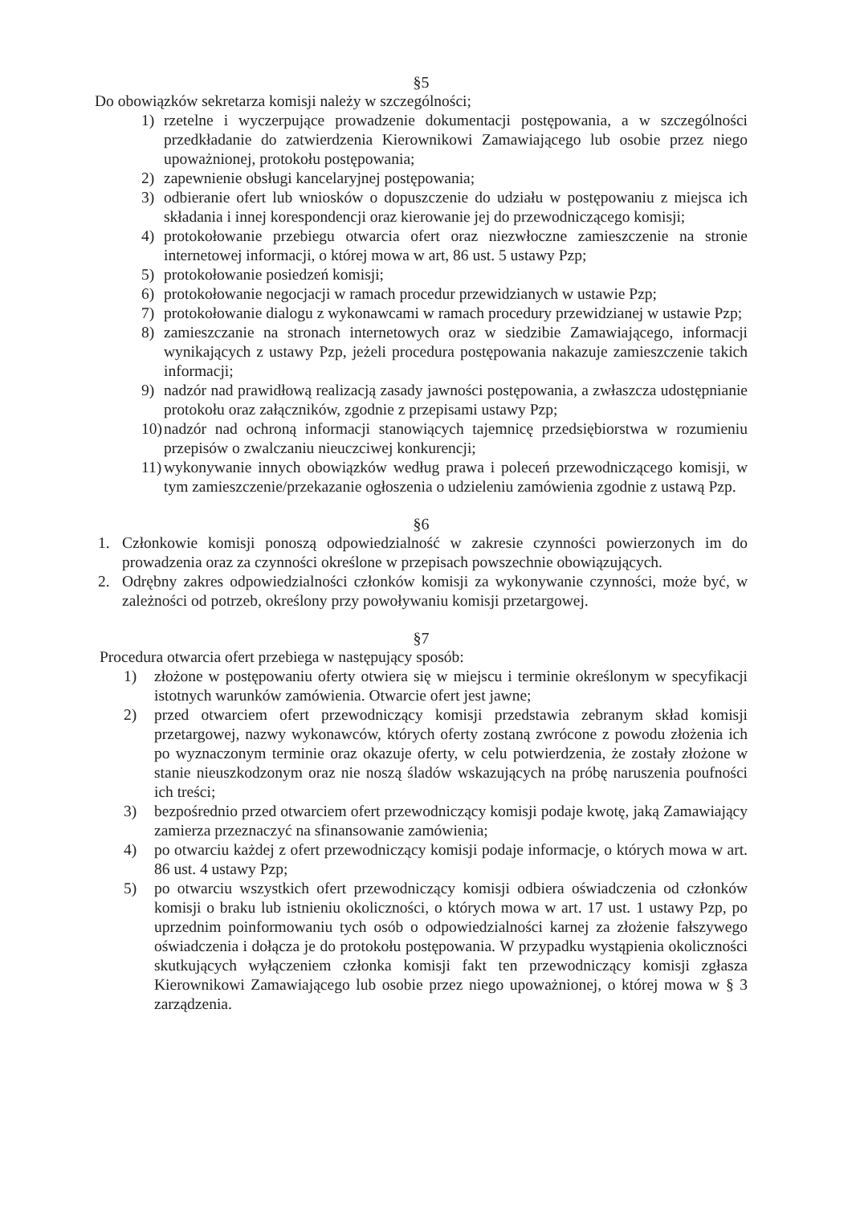§5
Do obowiązków sekretarza komisji należy w szczególności;
1) rzetelne i wyczerpujące prowadzenie dokumentacji postępowania, a w szczególności przedkładanie do zatwierdzenia Kierownikowi Zamawiającego lub osobie przez niego upoważnionej, protokołu postępowania;
2) zapewnienie obsługi kancelaryjnej postępowania;
3) odbieranie ofert lub wniosków o dopuszczenie do udziału w postępowaniu z miejsca ich składania i innej korespondencji oraz kierowanie jej do przewodniczącego komisji;
4) protokołowanie przebiegu otwarcia ofert oraz niezwłoczne zamieszczenie na stronie internetowej informacji, o której mowa w art, 86 ust. 5 ustawy Pzp;
5) protokołowanie posiedzeń komisji;
6) protokołowanie negocjacji w ramach procedur przewidzianych w ustawie Pzp;
7) protokołowanie dialogu z wykonawcami w ramach procedury przewidzianej w ustawie Pzp;
8) zamieszczanie na stronach internetowych oraz w siedzibie Zamawiającego, informacji wynikających z ustawy Pzp, jeżeli procedura postępowania nakazuje zamieszczenie takich informacji;
9) nadzór nad prawidłową realizacją zasady jawności postępowania, a zwłaszcza udostępnianie protokołu oraz załączników, zgodnie z przepisami ustawy Pzp;
10) nadzór nad ochroną informacji stanowiących tajemnicę przedsiębiorstwa w rozumieniu przepisów o zwalczaniu nieuczciwej konkurencji;
11) wykonywanie innych obowiązków według prawa i poleceń przewodniczącego komisji, w tym zamieszczenie/przekazanie ogłoszenia o udzieleniu zamówienia zgodnie z ustawą Pzp.
§6
1. Członkowie komisji ponoszą odpowiedzialność w zakresie czynności powierzonych im do prowadzenia oraz za czynności określone w przepisach powszechnie obowiązujących.
2. Odrębny zakres odpowiedzialności członków komisji za wykonywanie czynności, może być, w zależności od potrzeb, określony przy powoływaniu komisji przetargowej.
§7
Procedura otwarcia ofert przebiega w następujący sposób:
1) złożone w postępowaniu oferty otwiera się w miejscu i terminie określonym w specyfikacji istotnych warunków zamówienia. Otwarcie ofert jest jawne;
2) przed otwarciem ofert przewodniczący komisji przedstawia zebranym skład komisji przetargowej, nazwy wykonawców, których oferty zostaną zwrócone z powodu złożenia ich po wyznaczonym terminie oraz okazuje oferty, w celu potwierdzenia, że zostały złożone w stanie nieuszkodzonym oraz nie noszą śladów wskazujących na próbę naruszenia poufności ich treści;
3) bezpośrednio przed otwarciem ofert przewodniczący komisji podaje kwotę, jaką Zamawiający zamierza przeznaczyć na sfinansowanie zamówienia;
4) po otwarciu każdej z ofert przewodniczący komisji podaje informacje, o których mowa w art. 86 ust. 4 ustawy Pzp;
5) po otwarciu wszystkich ofert przewodniczący komisji odbiera oświadczenia od członków komisji o braku lub istnieniu okoliczności, o których mowa w art. 17 ust. 1 ustawy Pzp, po uprzednim poinformowaniu tych osób o odpowiedzialności karnej za złożenie fałszywego oświadczenia i dołącza je do protokołu postępowania. W przypadku wystąpienia okoliczności skutkujących wyłączeniem członka komisji fakt ten przewodniczący komisji zgłasza Kierownikowi Zamawiającego lub osobie przez niego upoważnionej, o której mowa w § 3 zarządzenia.